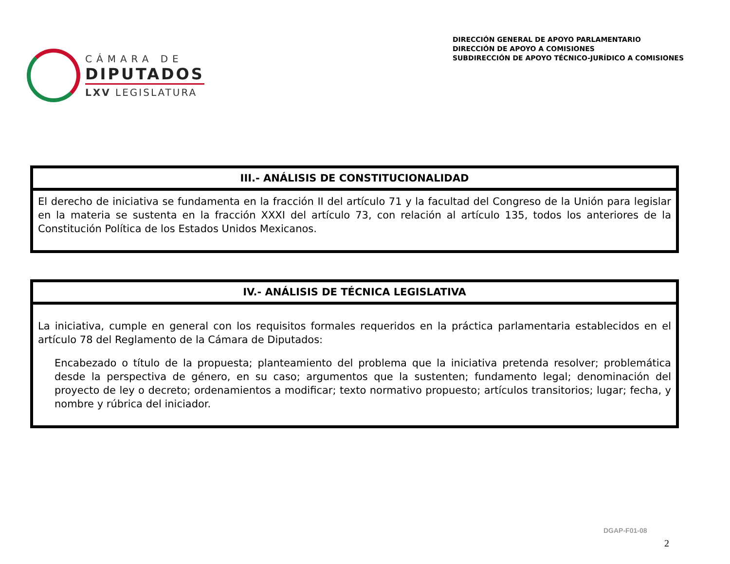CÁMARA DE
DIPUTADOS
LXV LEGISLATURA
DIRECCIÓN GENERAL DE APOYO PARLAMENTARIO
DIRECCIÓN DE APOYO A COMISIONES
SUBDIRECCIÓN DE APOYO TÉCNICO-JURÍDICO A COMISIONES
| III.- ANÁLISIS DE CONSTITUCIONALIDAD |
| --- |
| El derecho de iniciativa se fundamenta en la fracción II del artículo 71 y la facultad del Congreso de la Unión para legislar en la materia se sustenta en la fracción XXXI del artículo 73, con relación al artículo 135, todos los anteriores de la Constitución Política de los Estados Unidos Mexicanos. |
| IV.- ANÁLISIS DE TÉCNICA LEGISLATIVA |
| --- |
| La iniciativa, cumple en general con los requisitos formales requeridos en la práctica parlamentaria establecidos en el artículo 78 del Reglamento de la Cámara de Diputados: Encabezado o título de la propuesta; planteamiento del problema que la iniciativa pretenda resolver; problemática desde la perspectiva de género, en su caso; argumentos que la sustenten; fundamento legal; denominación del proyecto de ley o decreto; ordenamientos a modificar; texto normativo propuesto; artículos transitorios; lugar; fecha, y nombre y rúbrica del iniciador. |
DGAP-F01-08
2